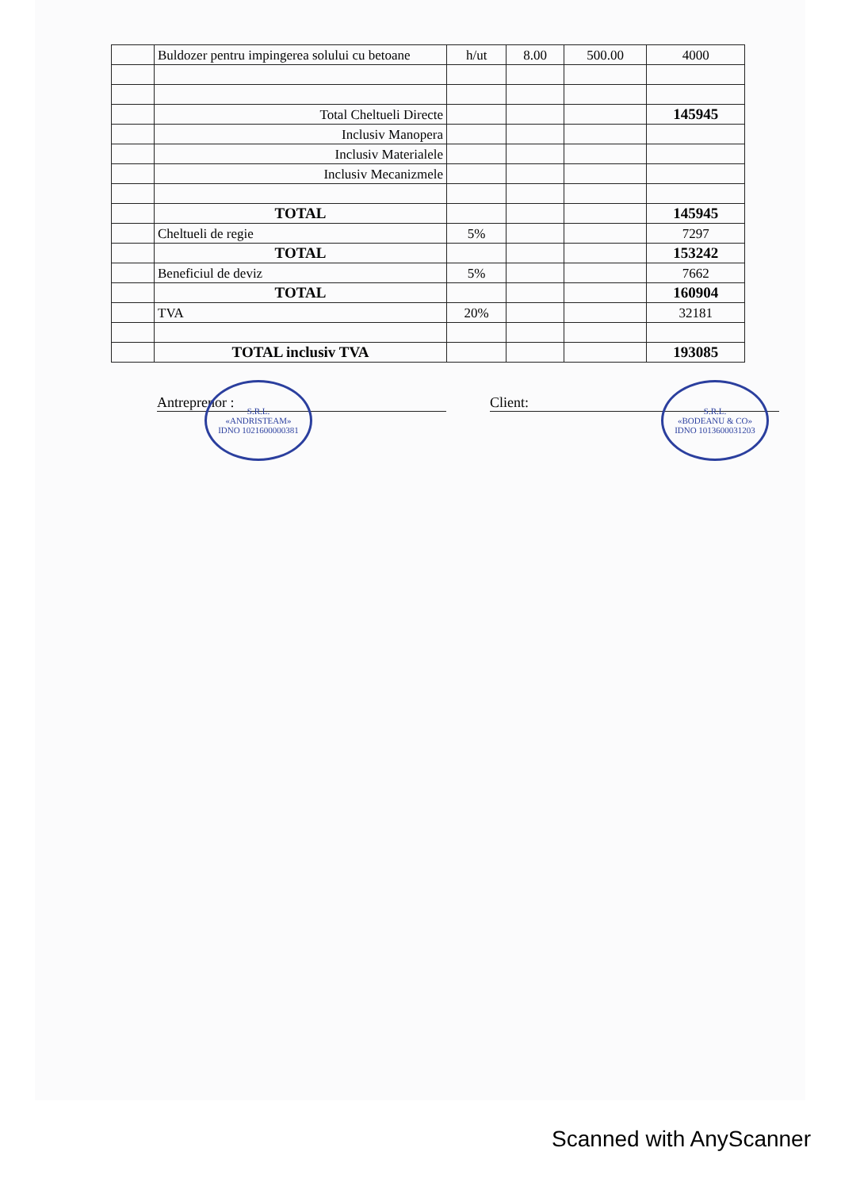| | Buldozer pentru impingerea solului cu betoane | h/ut | 8.00 | 500.00 | 4000 |
| | Total Cheltueli Directe | | | | 145945 |
| | Inclusiv Manopera | | | | |
| | Inclusiv Materialele | | | | |
| | Inclusiv Mecanizmele | | | | |
| | TOTAL | | | | 145945 |
| | Cheltueli de regie | 5% | | | 7297 |
| | TOTAL | | | | 153242 |
| | Beneficiul de deviz | 5% | | | 7662 |
| | TOTAL | | | | 160904 |
| | TVA | 20% | | | 32181 |
| | TOTAL inclusiv TVA | | | | 193085 |
Antreprenor : Client:
S.R.L.
«ANDRISTEAM»
IDNO 1021600000381 S.R.L.
«BODEANU & CO»
IDNO 1013600031203
Scanned with AnyScanner